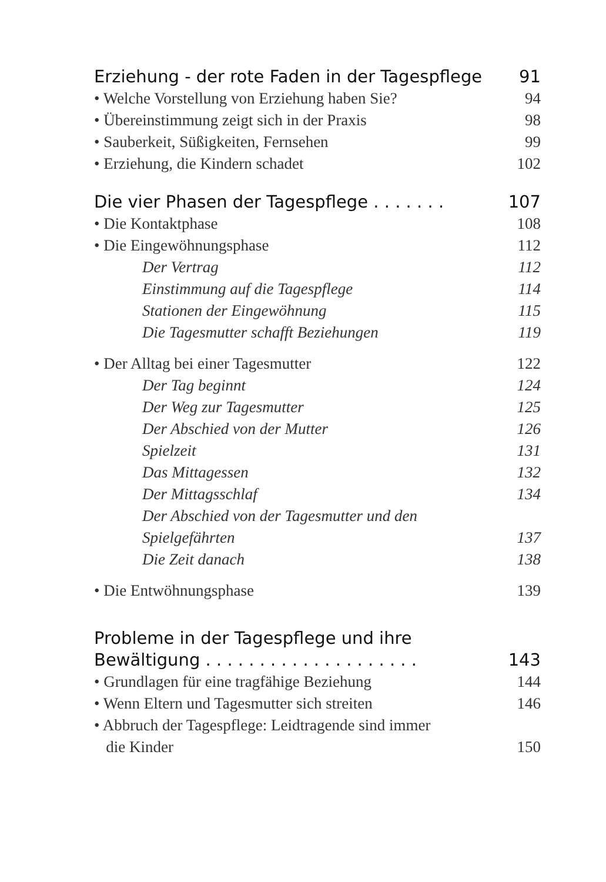Erziehung - der rote Faden in der Tagespflege 91
• Welche Vorstellung von Erziehung haben Sie? 94
• Übereinstimmung zeigt sich in der Praxis 98
• Sauberkeit, Süßigkeiten, Fernsehen 99
• Erziehung, die Kindern schadet 102
Die vier Phasen der Tagespflege . . . . . . . 107
• Die Kontaktphase 108
• Die Eingewöhnungsphase 112
Der Vertrag 112
Einstimmung auf die Tagespflege 114
Stationen der Eingewöhnung 115
Die Tagesmutter schafft Beziehungen 119
• Der Alltag bei einer Tagesmutter 122
Der Tag beginnt 124
Der Weg zur Tagesmutter 125
Der Abschied von der Mutter 126
Spielzeit 131
Das Mittagessen 132
Der Mittagsschlaf 134
Der Abschied von der Tagesmutter und den
Spielgefährten 137
Die Zeit danach 138
• Die Entwöhnungsphase 139
Probleme in der Tagespflege und ihre
Bewältigung . . . . . . . . . . . . . . . . . . . . 143
• Grundlagen für eine tragfähige Beziehung 144
• Wenn Eltern und Tagesmutter sich streiten 146
• Abbruch der Tagespflege: Leidtragende sind immer
die Kinder 150